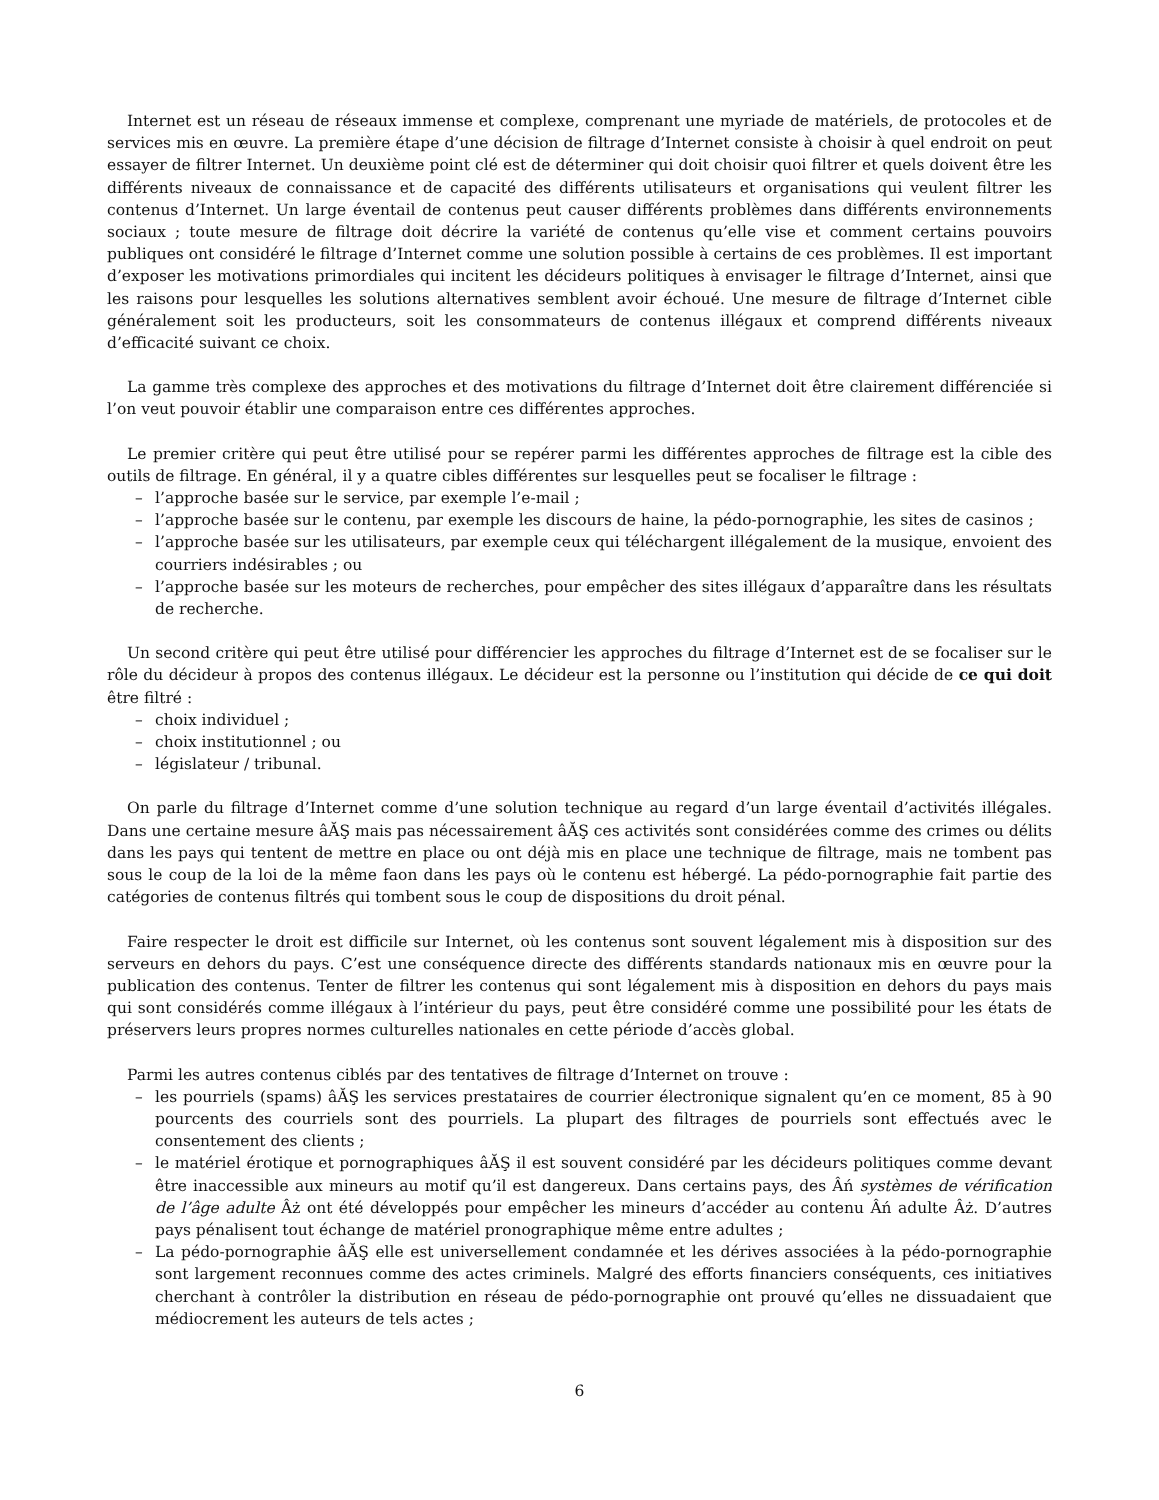Internet est un réseau de réseaux immense et complexe, comprenant une myriade de matériels, de protocoles et de services mis en œuvre. La première étape d’une décision de filtrage d’Internet consiste à choisir à quel endroit on peut essayer de filtrer Internet. Un deuxième point clé est de déterminer qui doit choisir quoi filtrer et quels doivent être les différents niveaux de connaissance et de capacité des différents utilisateurs et organisations qui veulent filtrer les contenus d’Internet. Un large éventail de contenus peut causer différents problèmes dans différents environnements sociaux ; toute mesure de filtrage doit décrire la variété de contenus qu’elle vise et comment certains pouvoirs publiques ont considéré le filtrage d’Internet comme une solution possible à certains de ces problèmes. Il est important d’exposer les motivations primordiales qui incitent les décideurs politiques à envisager le filtrage d’Internet, ainsi que les raisons pour lesquelles les solutions alternatives semblent avoir échoué. Une mesure de filtrage d’Internet cible généralement soit les producteurs, soit les consommateurs de contenus illégaux et comprend différents niveaux d’efficacité suivant ce choix.
La gamme très complexe des approches et des motivations du filtrage d’Internet doit être clairement différenciée si l’on veut pouvoir établir une comparaison entre ces différentes approches.
Le premier critère qui peut être utilisé pour se repérer parmi les différentes approches de filtrage est la cible des outils de filtrage. En général, il y a quatre cibles différentes sur lesquelles peut se focaliser le filtrage :
– l’approche basée sur le service, par exemple l’e-mail ;
– l’approche basée sur le contenu, par exemple les discours de haine, la pédo-pornographie, les sites de casinos ;
– l’approche basée sur les utilisateurs, par exemple ceux qui téléchargent illégalement de la musique, envoient des courriers indésirables ; ou
– l’approche basée sur les moteurs de recherches, pour empêcher des sites illégaux d’apparaître dans les résultats de recherche.
Un second critère qui peut être utilisé pour différencier les approches du filtrage d’Internet est de se focaliser sur le rôle du décideur à propos des contenus illégaux. Le décideur est la personne ou l’institution qui décide de ce qui doit être filtré :
– choix individuel ;
– choix institutionnel ; ou
– législateur / tribunal.
On parle du filtrage d’Internet comme d’une solution technique au regard d’un large éventail d’activités illégales. Dans une certaine mesure âĂŞ mais pas nécessairement âĂŞ ces activités sont considérées comme des crimes ou délits dans les pays qui tentent de mettre en place ou ont déjà mis en place une technique de filtrage, mais ne tombent pas sous le coup de la loi de la même faon dans les pays où le contenu est hébergé. La pédo-pornographie fait partie des catégories de contenus filtrés qui tombent sous le coup de dispositions du droit pénal.
Faire respecter le droit est difficile sur Internet, où les contenus sont souvent légalement mis à disposition sur des serveurs en dehors du pays. C’est une conséquence directe des différents standards nationaux mis en œuvre pour la publication des contenus. Tenter de filtrer les contenus qui sont légalement mis à disposition en dehors du pays mais qui sont considérés comme illégaux à l’intérieur du pays, peut être considéré comme une possibilité pour les états de préservers leurs propres normes culturelles nationales en cette période d’accès global.
Parmi les autres contenus ciblés par des tentatives de filtrage d’Internet on trouve :
– les pourriels (spams) âĂŞ les services prestataires de courrier électronique signalent qu’en ce moment, 85 à 90 pourcents des courriels sont des pourriels. La plupart des filtrages de pourriels sont effectués avec le consentement des clients ;
– le matériel érotique et pornographiques âĂŞ il est souvent considéré par les décideurs politiques comme devant être inaccessible aux mineurs au motif qu’il est dangereux. Dans certains pays, des Âń systèmes de vérification de l’âge adulte Âż ont été développés pour empêcher les mineurs d’accéder au contenu Âń adulte Âż. D’autres pays pénalisent tout échange de matériel pronographique même entre adultes ;
– La pédo-pornographie âĂŞ elle est universellement condamnée et les dérives associées à la pédo-pornographie sont largement reconnues comme des actes criminels. Malgré des efforts financiers conséquents, ces initiatives cherchant à contrôler la distribution en réseau de pédo-pornographie ont prouvé qu’elles ne dissuadaient que médiocrement les auteurs de tels actes ;
6